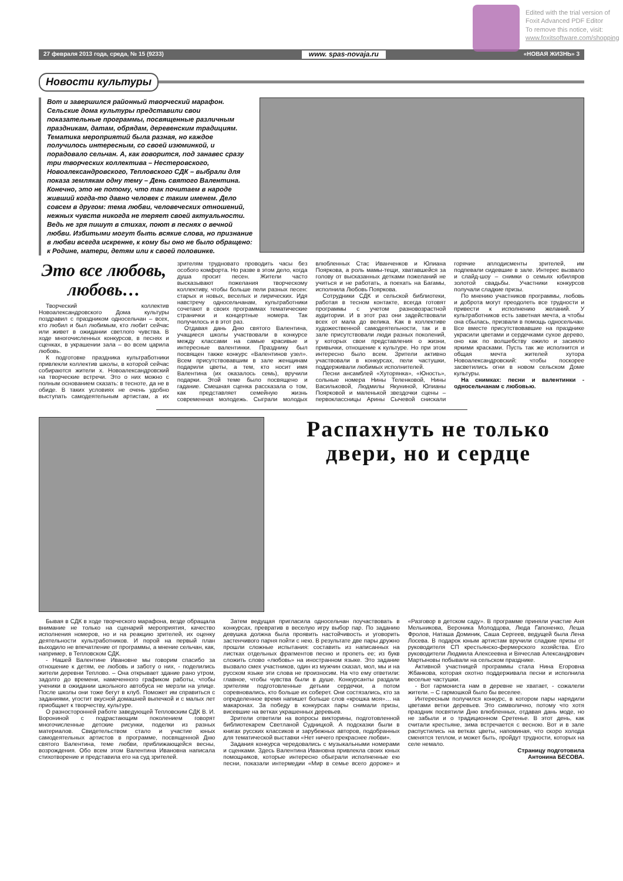Edited with the trial version of
Foxit Advanced PDF Editor
To remove this notice, visit:
www.foxitsoftware.com/shopping
27 февраля 2013 года, среда, № 15 (9233) www. spas-novaja.ru «НОВАЯ ЖИЗНЬ» 3
Новости культуры
Вот и завершился районный творческий марафон. Сельские дома культуры представили свои показательные программы, посвященные различным праздникам, датам, обрядам, деревенским традициям. Тематика мероприятий была разная, но каждое получилось интересным, со своей изюминкой, и порадовало сельчан. А, как говорится, под занавес сразу три творческих коллектива – Нестеровского, Новоалександровского, Тепловского СДК – выбрали для показа землякам одну тему – День святого Валентина. Конечно, это не потому, что так почитаем в народе живший когда-то давно человек с таким именем. Дело совсем в другом: тема любви, человеческих отношений, нежных чувств никогда не теряет своей актуальности. Ведь не зря пишут в стихах, поют в песнях о вечной любви. Избитыми могут быть всякие слова, но признание в любви всегда искренне, к кому бы оно не было обращено: к Родине, матери, детям или к своей половинке.
Это все любовь, любовь…
Творческий коллектив Новоалександровского Дома культуры поздравил с праздником односельчан – всех, кто любил и был любимым, кто любит сейчас или живет в ожидании светлого чувства. В ходе многочисленных конкурсов, в песнях и сценках, в украшении зала – во всем царила любовь.
К подготовке праздника культработники привлекли коллектив школы, в которой сейчас собираются жители х. Новоалександровский на творческие встречи. Это о них можно с полным основанием сказать: в тесноте, да не в обиде. В таких условиях не очень удобно выступать самодеятельным артистам, а их зрителям трудновато проводить часы без особого комфорта. Но разве в этом дело, когда душа просит песен. Жители часто высказывают пожелания творческому коллективу, чтобы больше пели разных песен: старых и новых, веселых и лирических. Идя навстречу односельчанам, культработники сочетают в своих программах тематические странички и концертные номера. Так получилось и в этот раз.
Отдавая дань Дню святого Валентина, учащиеся школы участвовали в конкурсе между классами на самые красивые и интересные валентинки. Празднику был посвящен также конкурс «Валентинов узел». Всем присутствовавшим в зале женщинам подарили цветы, а тем, кто носит имя Валентина (их оказалось семь), вручили подарки. Этой теме было посвящено и гадание. Смешная сценка рассказала о том, как представляет семейную жизнь современная молодежь. Сыграли молодых влюбленных Стас Иванченков и Юлиана Пояркова, а роль мамы-тещи, хватавшейся за голову от высказанных детками пожеланий не учиться и не работать, а поехать на Багамы, исполнила Любовь Пояркова.
Сотрудники СДК и сельской библиотеки, работая в тесном контакте, всегда готовят программы с учетом разновозрастной аудитории. И в этот раз они задействовали всех от мала до велика. Как в коллективе художественной самодеятельности, так и в зале присутствовали люди разных поколений, у которых свои представления о жизни, привычки, отношение к культуре. Но при этом интересно было всем. Зрители активно участвовали в конкурсах, пели частушки, поддерживали любимых исполнителей.
Песни ансамблей «Хуторянка», «Юность», сольные номера Нины Теленковой, Нины Васильковой, Людмилы Якуниной, Юлианы Поярковой и маленькой звездочки сцены – первоклассницы Арины Сычевой снискали горячие аплодисменты зрителей, им подпевали сидевшие в зале. Интерес вызвало и слайд-шоу – снимки о семьях юбиляров золотой свадьбы. Участники конкурсов получали сладкие призы.
По мнению участников программы, любовь и доброта могут преодолеть все трудности и привести к исполнению желаний. У культработников есть заветная мечта, а чтобы она сбылась, призвали в помощь односельчан. Все вместе присутствовавшие на празднике украсили цветами и сердечками сухое дерево, оно как по волшебству ожило и засияло яркими красками. Пусть так же исполнится и общая мечта жителей хутора Новоалександровский: чтобы поскорее засветились огни в новом сельском Доме культуры.
На снимках: песни и валентинки - односельчанам с любовью.
Распахнуть не только двери, но и сердце
Бывая в СДК в ходе творческого марафона, везде обращала внимание не только на сценарий мероприятия, качество исполнения номеров, но и на реакцию зрителей, их оценку деятельности культработников. И порой на первый план выходило не впечатление от программы, а мнение сельчан, как, например, в Тепловском СДК.
- Нашей Валентине Ивановне мы говорим спасибо за отношение к детям, ее любовь и заботу о них, - поделились жители деревни Теплово. – Она открывает здание рано утром, задолго до времени, намеченного графиком работы, чтобы ученики в ожидании школьного автобуса не мерзли на улице. После школы они тоже бегут в клуб. Поможет им справиться с заданиями, угостит вкусной домашней выпечкой и с малых лет приобщает к творчеству, культуре.
О разносторонней работе заведующей Тепловским СДК В. И. Ворониной с подрастающим поколением говорят многочисленные детские рисунки, поделки из разных материалов. Свидетельством стало и участие юных самодеятельных артистов в программе, посвященной Дню святого Валентина, теме любви, приближающейся весны, возрождения. Обо всем этом Валентина Ивановна написала стихотворение и представила его на суд зрителей.
Затем ведущая пригласила односельчан поучаствовать в конкурсах, превратив в веселую игру выбор пар. По заданию девушка должна была проявить настойчивость и уговорить застенчивого парня пойти с нею. В результате две пары дружно прошли сложные испытания: составить из написанных на листках отдельных фрагментов песню и пропеть ее; из букв сложить слово «любовь» на иностранном языке. Это задание вызвало смех участников, один из мужчин сказал, мол, мы и на русском языке эти слова не произносим. На что ему ответили: главное, чтобы чувства были в душе. Конкурсанты раздали зрителям подготовленные детьми сердечки, а потом соревновались, кто больше их соберет. Они состязались, кто за определенное время напишет больше слов «крошка моя»… на макаронах. За победу в конкурсах пары снимали призы, висевшие на ветках украшенных деревьев.
Зрители ответили на вопросы викторины, подготовленной библиотекарем Светланой Судницкой. А подсказки были в книгах русских классиков и зарубежных авторов, подобранных для тематической выставки «Нет ничего прекраснее любви».
Задания конкурса чередовались с музыкальными номерами и сценками. Здесь Валентина Ивановна привлекла своих юных помощников, которые интересно обыграли исполненные ею песни, показали интермедии «Мир в семье всего дороже» и «Разговор в детском саду». В программе приняли участие Аня Мельникова, Вероника Молодцова, Люда Гапоненко, Леша Фролов, Наташа Доминик, Саша Сергеев, ведущей была Лена Лосева. В подарок юным артистам вручили сладкие призы от руководителя СП крестьянско-фермерского хозяйства. Его руководители Людмила Алексеевна и Вячеслав Александрович Мартыновы побывали на сельском празднике.
Активной участницей программы стала Нина Егоровна Жбанкова, которая охотно поддерживала песни и исполнила веселые частушки.
- Вот гармониста нам в деревне не хватает, - сожалели жители. – С гармошкой было бы веселее.
Интересным получился конкурс, в котором пары нарядили цветами ветки деревьев. Это символично, потому что хотя праздник посвятили Дню влюбленных, отдавая дань моде, но не забыли и о традиционном Сретенье. В этот день, как считали крестьяне, зима встречается с весною. Вот и в зале распустились на ветках цветы, напоминая, что скоро холода сменятся теплом, и может быть, пройдут трудности, которых на селе немало.
Страницу подготовила
Антонина БЕСОВА.